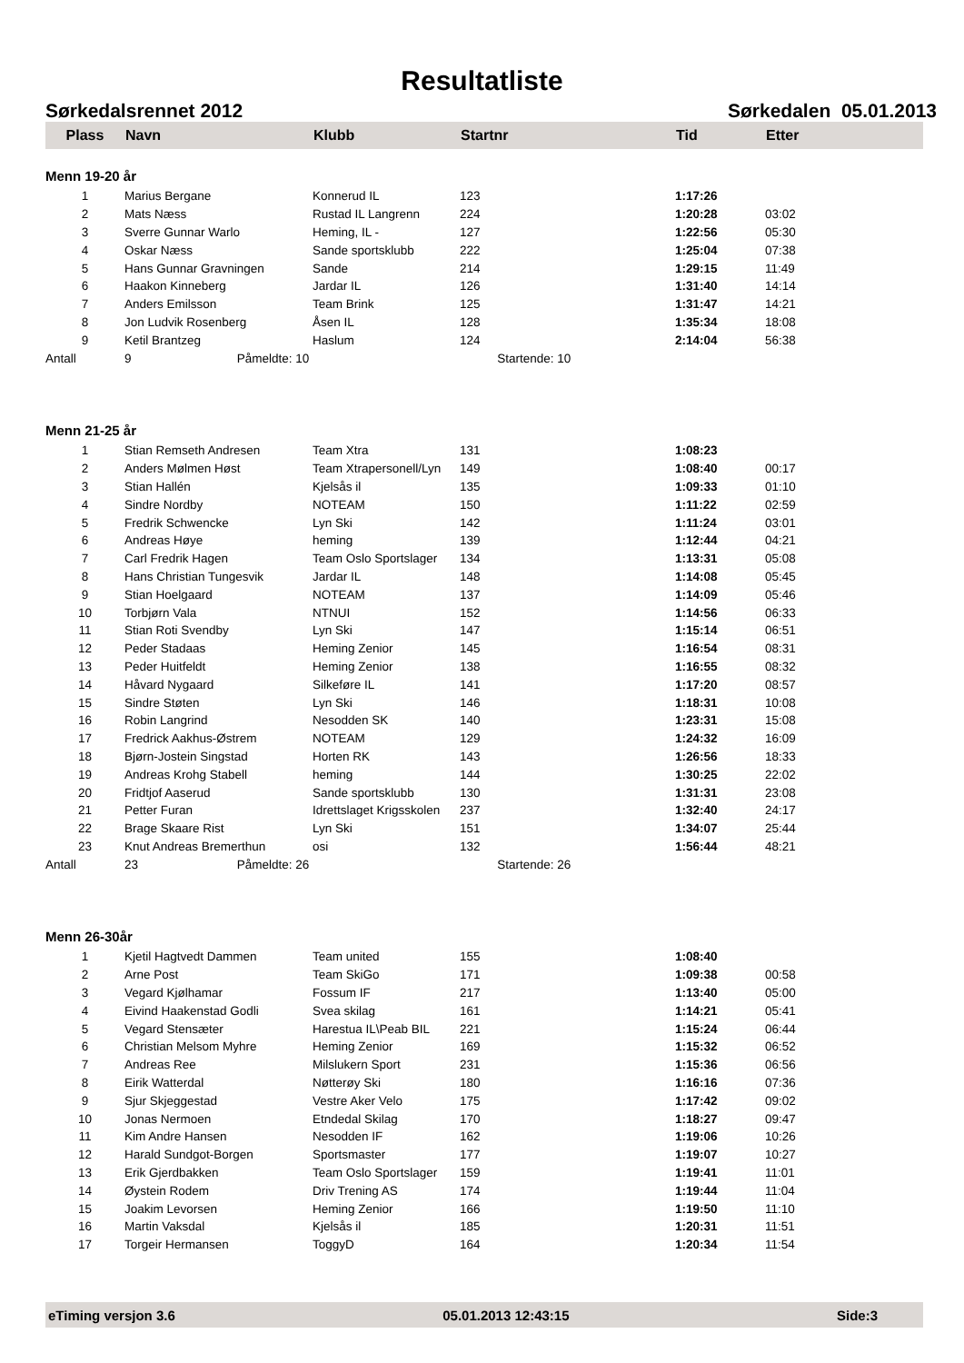Resultatliste
Sørkedalsrennet 2012 Sørkedalen 05.01.2013
| Plass | Navn | Klubb | Startnr | Tid | Etter |
| --- | --- | --- | --- | --- | --- |
| Menn 19-20 år | | | | | |
| 1 | Marius Bergane | Konnerud IL | 123 | 1:17:26 | |
| 2 | Mats Næss | Rustad IL Langrenn | 224 | 1:20:28 | 03:02 |
| 3 | Sverre Gunnar Warlo | Heming, IL - | 127 | 1:22:56 | 05:30 |
| 4 | Oskar Næss | Sande sportsklubb | 222 | 1:25:04 | 07:38 |
| 5 | Hans Gunnar Gravningen | Sande | 214 | 1:29:15 | 11:49 |
| 6 | Haakon Kinneberg | Jardar IL | 126 | 1:31:40 | 14:14 |
| 7 | Anders Emilsson | Team Brink | 125 | 1:31:47 | 14:21 |
| 8 | Jon Ludvik Rosenberg | Åsen IL | 128 | 1:35:34 | 18:08 |
| 9 | Ketil Brantzeg | Haslum | 124 | 2:14:04 | 56:38 |
| Antall | 9 Påmeldte: 10 | | Startende: 10 | | |
| Menn 21-25 år | | | | | |
| 1 | Stian Remseth Andresen | Team Xtra | 131 | 1:08:23 | |
| 2 | Anders Mølmen Høst | Team Xtrapersonell/Lyn | 149 | 1:08:40 | 00:17 |
| 3 | Stian Hallén | Kjelsås il | 135 | 1:09:33 | 01:10 |
| 4 | Sindre Nordby | NOTEAM | 150 | 1:11:22 | 02:59 |
| 5 | Fredrik Schwencke | Lyn Ski | 142 | 1:11:24 | 03:01 |
| 6 | Andreas Høye | heming | 139 | 1:12:44 | 04:21 |
| 7 | Carl Fredrik Hagen | Team Oslo Sportslager | 134 | 1:13:31 | 05:08 |
| 8 | Hans Christian Tungesvik | Jardar IL | 148 | 1:14:08 | 05:45 |
| 9 | Stian Hoelgaard | NOTEAM | 137 | 1:14:09 | 05:46 |
| 10 | Torbjørn Vala | NTNUI | 152 | 1:14:56 | 06:33 |
| 11 | Stian Roti Svendby | Lyn Ski | 147 | 1:15:14 | 06:51 |
| 12 | Peder Stadaas | Heming Zenior | 145 | 1:16:54 | 08:31 |
| 13 | Peder Huitfeldt | Heming Zenior | 138 | 1:16:55 | 08:32 |
| 14 | Håvard Nygaard | Silkeføre IL | 141 | 1:17:20 | 08:57 |
| 15 | Sindre Støten | Lyn Ski | 146 | 1:18:31 | 10:08 |
| 16 | Robin Langrind | Nesodden SK | 140 | 1:23:31 | 15:08 |
| 17 | Fredrick Aakhus-Østrem | NOTEAM | 129 | 1:24:32 | 16:09 |
| 18 | Bjørn-Jostein Singstad | Horten RK | 143 | 1:26:56 | 18:33 |
| 19 | Andreas Krohg Stabell | heming | 144 | 1:30:25 | 22:02 |
| 20 | Fridtjof Aaserud | Sande sportsklubb | 130 | 1:31:31 | 23:08 |
| 21 | Petter Furan | Idrettslaget Krigsskolen | 237 | 1:32:40 | 24:17 |
| 22 | Brage Skaare Rist | Lyn Ski | 151 | 1:34:07 | 25:44 |
| 23 | Knut Andreas Bremerthun | osi | 132 | 1:56:44 | 48:21 |
| Antall | 23 Påmeldte: 26 | | Startende: 26 | | |
| Menn 26-30år | | | | | |
| 1 | Kjetil Hagtvedt Dammen | Team united | 155 | 1:08:40 | |
| 2 | Arne Post | Team SkiGo | 171 | 1:09:38 | 00:58 |
| 3 | Vegard Kjølhamar | Fossum IF | 217 | 1:13:40 | 05:00 |
| 4 | Eivind Haakenstad Godli | Svea skilag | 161 | 1:14:21 | 05:41 |
| 5 | Vegard Stensæter | Harestua IL\Peab BIL | 221 | 1:15:24 | 06:44 |
| 6 | Christian Melsom Myhre | Heming Zenior | 169 | 1:15:32 | 06:52 |
| 7 | Andreas Ree | Milslukern Sport | 231 | 1:15:36 | 06:56 |
| 8 | Eirik Watterdal | Nøtterøy Ski | 180 | 1:16:16 | 07:36 |
| 9 | Sjur Skjeggestad | Vestre Aker Velo | 175 | 1:17:42 | 09:02 |
| 10 | Jonas Nermoen | Etndedal Skilag | 170 | 1:18:27 | 09:47 |
| 11 | Kim Andre Hansen | Nesodden IF | 162 | 1:19:06 | 10:26 |
| 12 | Harald Sundgot-Borgen | Sportsmaster | 177 | 1:19:07 | 10:27 |
| 13 | Erik Gjerdbakken | Team Oslo Sportslager | 159 | 1:19:41 | 11:01 |
| 14 | Øystein Rodem | Driv Trening AS | 174 | 1:19:44 | 11:04 |
| 15 | Joakim Levorsen | Heming Zenior | 166 | 1:19:50 | 11:10 |
| 16 | Martin Vaksdal | Kjelsås il | 185 | 1:20:31 | 11:51 |
| 17 | Torgeir Hermansen | ToggyD | 164 | 1:20:34 | 11:54 |
eTiming versjon 3.6 05.01.2013 12:43:15 Side:3